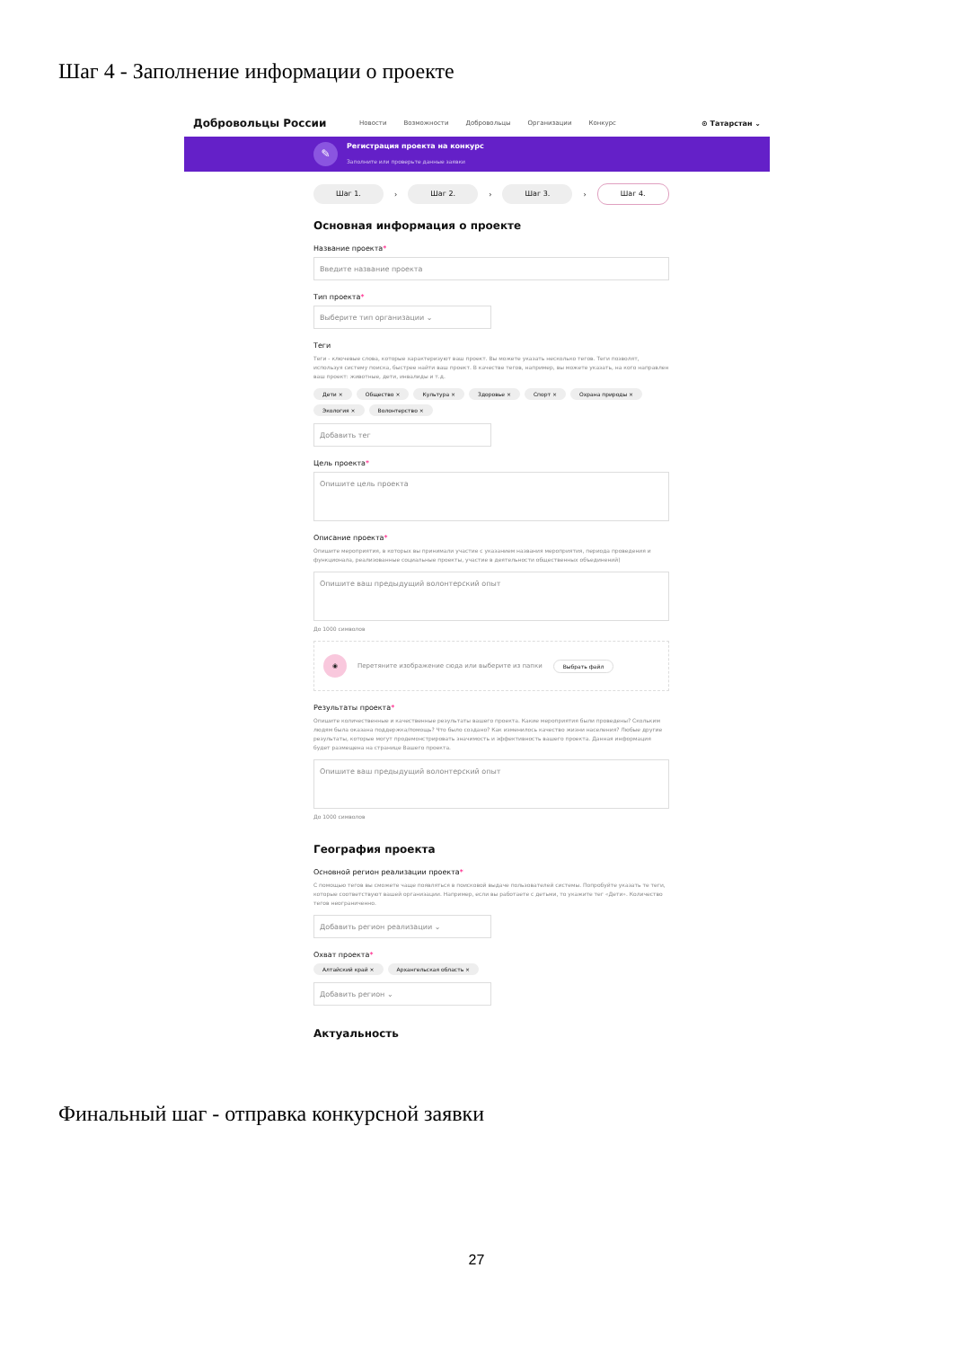Шаг 4 - Заполнение информации о проекте
Добровольцы России Новости Возможности Добровольцы Организации Конкурс ⊙ Татарстан ⌄
✎
Регистрация проекта на конкурс
Заполните или проверьте данные заявки
Шаг 1.
›
Шаг 2.
›
Шаг 3.
›
Шаг 4.
Основная информация о проекте
Название проекта*
Введите название проекта
Тип проекта*
Выберите тип организации ⌄
Теги
Теги - ключевые слова, которые характеризуют ваш проект. Вы можете указать несколько тегов. Теги позволят, используя систему поиска, быстрее найти ваш проект. В качестве тегов, например, вы можете указать, на кого направлен ваш проект: животные, дети, инвалиды и т.д.
Дети × Общество × Культура × Здоровье × Спорт × Охрана природы × Экология × Волонтерство ×
Добавить тег
Цель проекта*
Опишите цель проекта
Описание проекта*
Опишите мероприятия, в которых вы принимали участие с указанием названия мероприятия, периода проведения и функционала, реализованные социальные проекты, участие в деятельности общественных объединений)
Опишите ваш предыдущий волонтерский опыт
До 1000 символов
◉ Перетяните изображение сюда или выберите из папки Выбрать файл
Результаты проекта*
Опишите количественные и качественные результаты вашего проекта. Какие мероприятия были проведены? Скольким людям была оказана поддержка/помощь? Что было создано? Как изменилось качество жизни населения? Любые другие результаты, которые могут продемонстрировать значимость и эффективность вашего проекта. Данная информация будет размещена на странице Вашего проекта.
Опишите ваш предыдущий волонтерский опыт
До 1000 символов
География проекта
Основной регион реализации проекта*
С помощью тегов вы сможете чаще появляться в поисковой выдаче пользователей системы. Попробуйте указать те теги, которые соответствуют вашей организации. Например, если вы работаете с детьми, то укажите тег «Дети». Количество тегов неограниченно.
Добавить регион реализации ⌄
Охват проекта*
Алтайский край × Архангельская область ×
Добавить регион ⌄
Актуальность
Финальный шаг - отправка конкурсной заявки
27